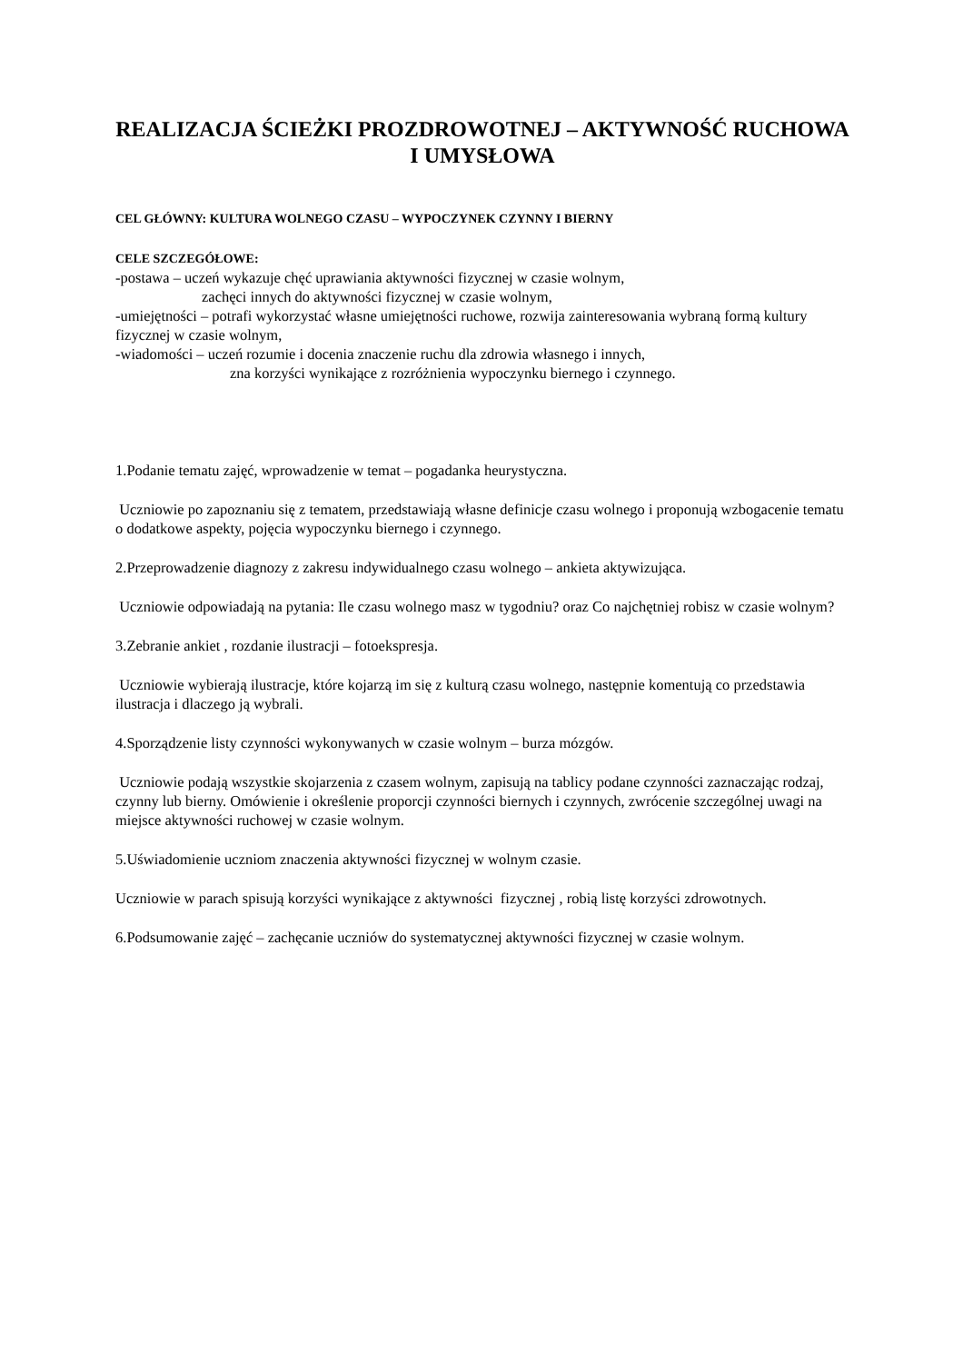REALIZACJA ŚCIEŻKI PROZDROWOTNEJ – AKTYWNOŚĆ RUCHOWA I UMYSŁOWA
CEL GŁÓWNY: KULTURA WOLNEGO CZASU – WYPOCZYNEK CZYNNY I BIERNY
CELE SZCZEGÓŁOWE:
-postawa – uczeń wykazuje chęć uprawiania aktywności fizycznej w czasie wolnym,
zachęci innych do aktywności fizycznej w czasie wolnym,
-umiejętności – potrafi wykorzystać własne umiejętności ruchowe, rozwija zainteresowania wybraną formą kultury fizycznej w czasie wolnym,
-wiadomości – uczeń rozumie i docenia znaczenie ruchu dla zdrowia własnego i innych,
zna korzyści wynikające z rozróżnienia wypoczynku biernego i czynnego.
1.Podanie tematu zajęć, wprowadzenie w temat – pogadanka heurystyczna.
Uczniowie po zapoznaniu się z tematem, przedstawiają własne definicje czasu wolnego i proponują wzbogacenie tematu o dodatkowe aspekty, pojęcia wypoczynku biernego i czynnego.
2.Przeprowadzenie diagnozy z zakresu indywidualnego czasu wolnego – ankieta aktywizująca.
Uczniowie odpowiadają na pytania: Ile czasu wolnego masz w tygodniu? oraz Co najchętniej robisz w czasie wolnym?
3.Zebranie ankiet , rozdanie ilustracji – fotoekspresja.
Uczniowie wybierają ilustracje, które kojarzą im się z kulturą czasu wolnego, następnie komentują co przedstawia ilustracja i dlaczego ją wybrali.
4.Sporządzenie listy czynności wykonywanych w czasie wolnym – burza mózgów.
Uczniowie podają wszystkie skojarzenia z czasem wolnym, zapisują na tablicy podane czynności zaznaczając rodzaj, czynny lub bierny. Omówienie i określenie proporcji czynności biernych i czynnych, zwrócenie szczególnej uwagi na miejsce aktywności ruchowej w czasie wolnym.
5.Uświadomienie uczniom znaczenia aktywności fizycznej w wolnym czasie.
Uczniowie w parach spisują korzyści wynikające z aktywności fizycznej , robią listę korzyści zdrowotnych.
6.Podsumowanie zajęć – zachęcanie uczniów do systematycznej aktywności fizycznej w czasie wolnym.